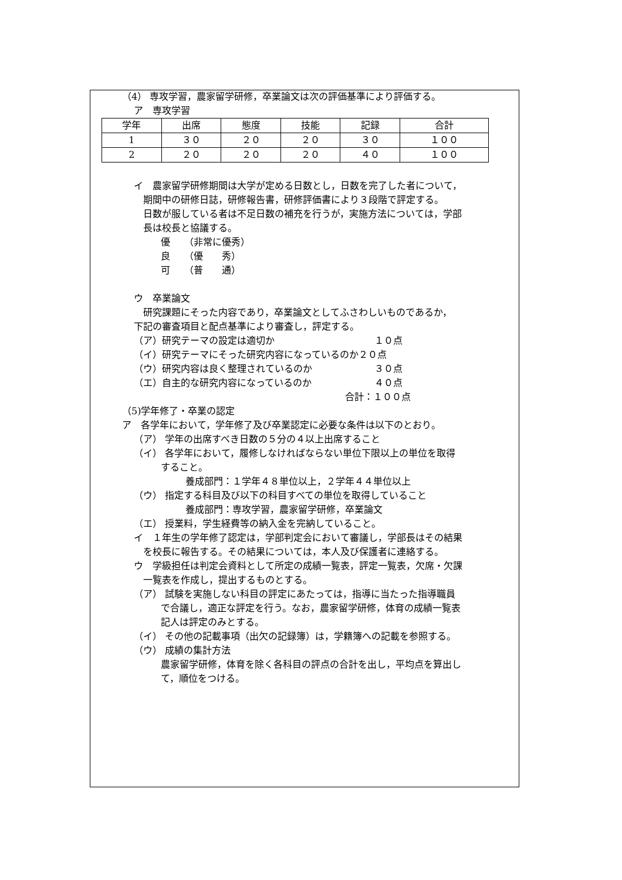（4） 専攻学習，農家留学研修，卒業論文は次の評価基準により評価する。
ア　専攻学習
| 学年 | 出席 | 態度 | 技能 | 記録 | 合計 |
| 1 | ３０ | ２０ | ２０ | ３０ | １００ |
| 2 | ２０ | ２０ | ２０ | ４０ | １００ |
イ　農家留学研修期間は大学が定める日数とし，日数を完了した者について，
期間中の研修日誌，研修報告書，研修評価書により３段階で評定する。
日数が服している者は不足日数の補充を行うが，実施方法については，学部
長は校長と協議する。
優　　（非常に優秀）
良　　（優　　秀）
可　　（普　　通）
ウ　卒業論文
研究課題にそった内容であり，卒業論文としてふさわしいものであるか，
下記の審査項目と配点基準により審査し，評定する。
（ア）研究テーマの設定は適切か １０点
（イ）研究テーマにそった研究内容になっているのか２０点
（ウ）研究内容は良く整理されているのか ３０点
（エ）自主的な研究内容になっているのか ４０点
合計：１００点
（5)学年修了・卒業の認定
ア　各学年において，学年修了及び卒業認定に必要な条件は以下のとおり。
（ア） 学年の出席すべき日数の５分の４以上出席すること
（イ） 各学年において，履修しなければならない単位下限以上の単位を取得
すること。
養成部門：１学年４８単位以上，２学年４４単位以上
（ウ） 指定する科目及び以下の科目すべての単位を取得していること
養成部門：専攻学習，農家留学研修，卒業論文
（エ） 授業料，学生経費等の納入金を完納していること。
イ　１年生の学年修了認定は，学部判定会において審議し，学部長はその結果
を校長に報告する。その結果については，本人及び保護者に連絡する。
ウ　学級担任は判定会資料として所定の成績一覧表，評定一覧表，欠席・欠課
一覧表を作成し，提出するものとする。
（ア） 試験を実施しない科目の評定にあたっては，指導に当たった指導職員
で合議し，適正な評定を行う。なお，農家留学研修，体育の成績一覧表
記人は評定のみとする。
（イ） その他の記載事項（出欠の記録簿）は，学籍簿への記載を参照する。
（ウ） 成績の集計方法
農家留学研修，体育を除く各科目の評点の合計を出し，平均点を算出し
て，順位をつける。